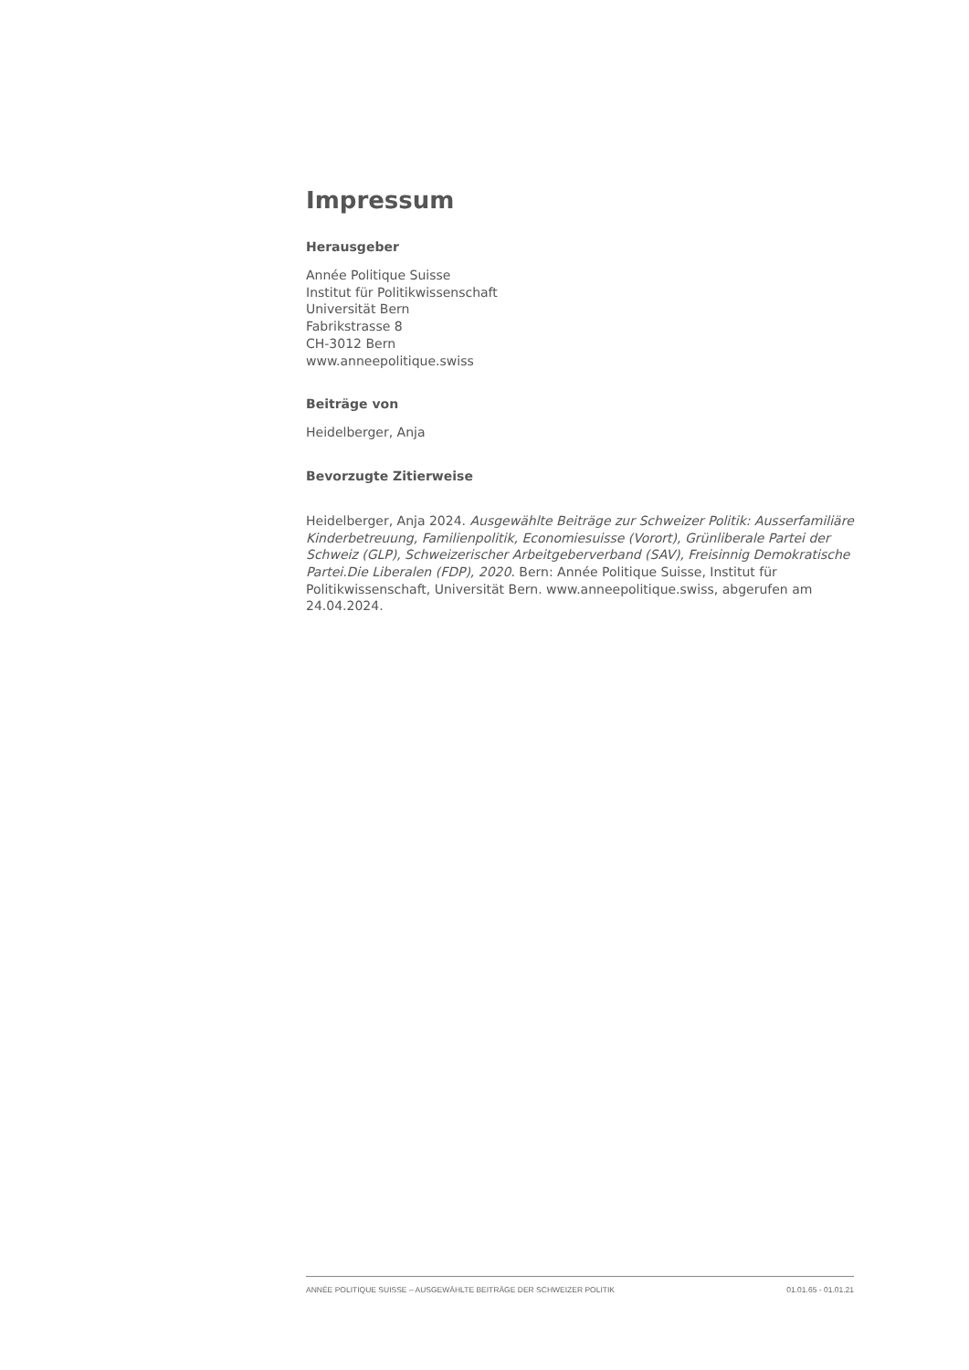Impressum
Herausgeber
Année Politique Suisse
Institut für Politikwissenschaft
Universität Bern
Fabrikstrasse 8
CH-3012 Bern
www.anneepolitique.swiss
Beiträge von
Heidelberger, Anja
Bevorzugte Zitierweise
Heidelberger, Anja 2024. Ausgewählte Beiträge zur Schweizer Politik: Ausserfamiliäre Kinderbetreuung, Familienpolitik, Economiesuisse (Vorort), Grünliberale Partei der Schweiz (GLP), Schweizerischer Arbeitgeberverband (SAV), Freisinnig Demokratische Partei.Die Liberalen (FDP), 2020. Bern: Année Politique Suisse, Institut für Politikwissenschaft, Universität Bern. www.anneepolitique.swiss, abgerufen am 24.04.2024.
ANNÉE POLITIQUE SUISSE – AUSGEWÄHLTE BEITRÄGE DER SCHWEIZER POLITIK 01.01.65 - 01.01.21